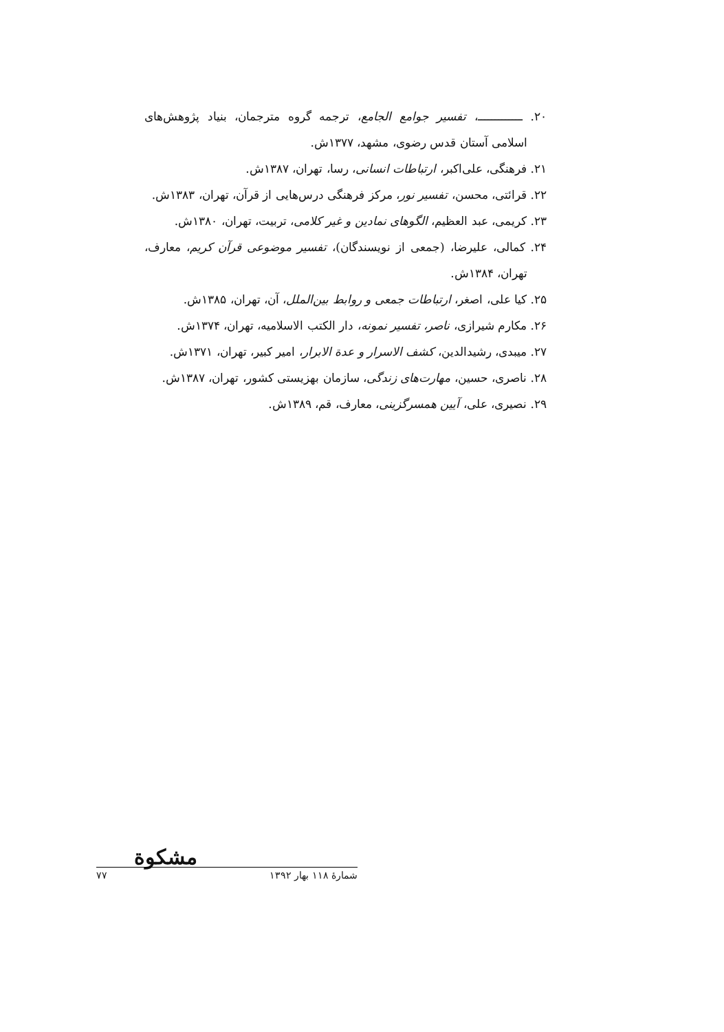۲۰. ـــــــــــــ، تفسیر جوامع الجامع، ترجمه گروه مترجمان، بنیاد پژوهش‌های اسلامی آستان قدس رضوی، مشهد، ۱۳۷۷ش.
۲۱. فرهنگی، علی‌اکبر، ارتباطات انسانی، رسا، تهران، ۱۳۸۷ش.
۲۲. قرائتی، محسن، تفسیر نور، مرکز فرهنگی درس‌هایی از قرآن، تهران، ۱۳۸۳ش.
۲۳. کریمی، عبد العظیم، الگوهای نمادین و غیر کلامی، تربیت، تهران، ۱۳۸۰ش.
۲۴. کمالی، علیرضا، (جمعی از نویسندگان)، تفسیر موضوعی قرآن کریم، معارف، تهران، ۱۳۸۴ش.
۲۵. کیا علی، اصغر، ارتباطات جمعی و روابط بین‌الملل، آن، تهران، ۱۳۸۵ش.
۲۶. مکارم شیرازی، ناصر، تفسیر نمونه، دار الکتب الاسلامیه، تهران، ۱۳۷۴ش.
۲۷. میبدی، رشیدالدین، کشف الاسرار و عدة الابرار، امیر کبیر، تهران، ۱۳۷۱ش.
۲۸. ناصری، حسین، مهارت‌های زندگی، سازمان بهزیستی کشور، تهران، ۱۳۸۷ش.
۲۹. نصیری، علی، آیین همسرگزینی، معارف، قم، ۱۳۸۹ش.
مشکوة
شمارهٔ ۱۱۸ بهار ۱۳۹۲ ۷۷